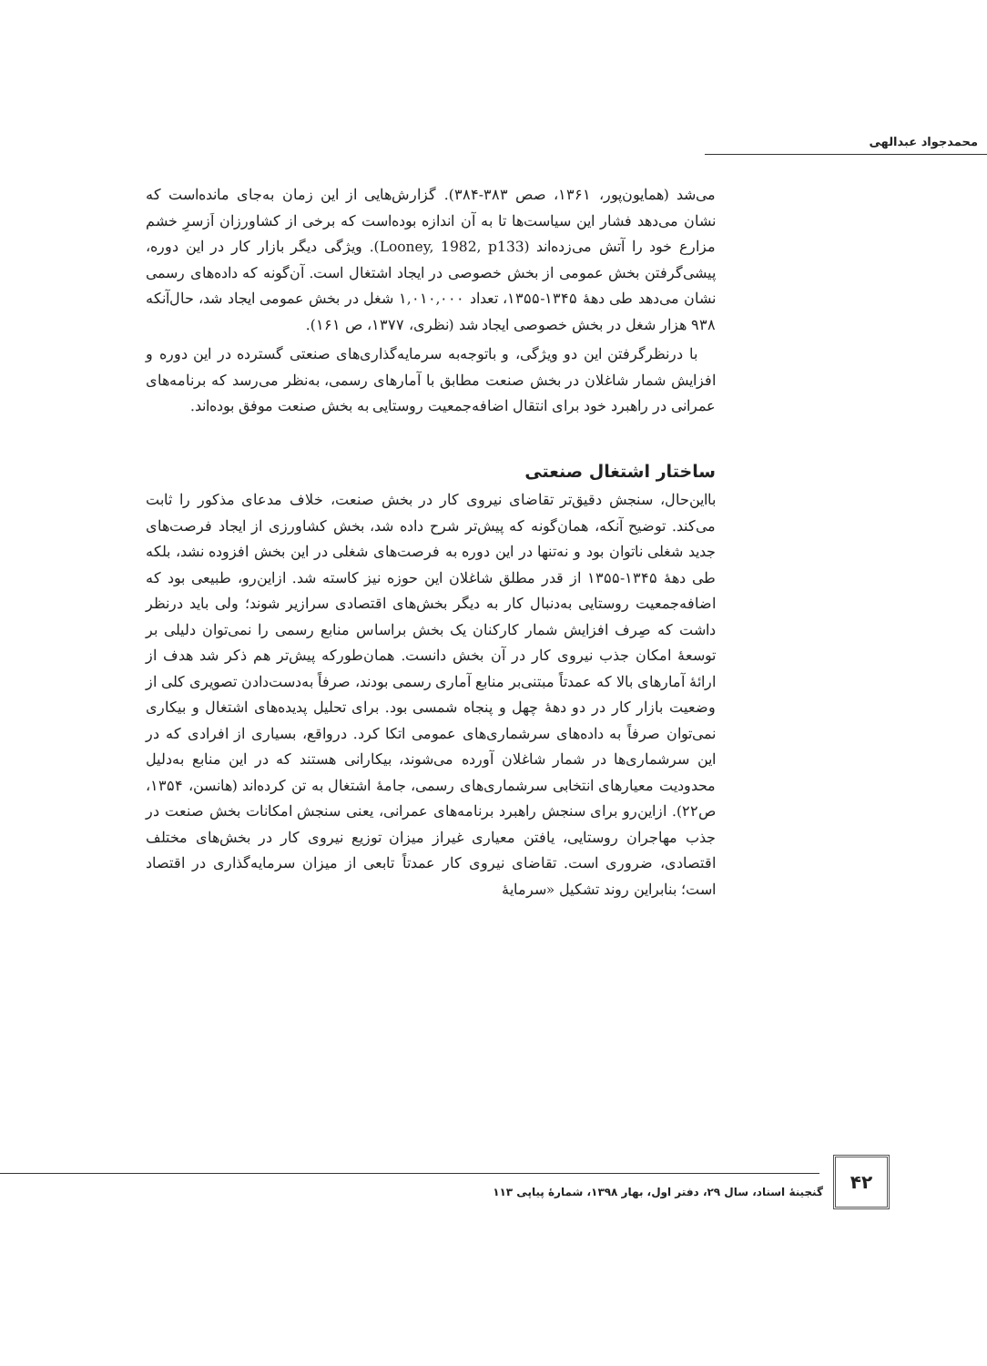محمدجواد عبدالهی
می‌شد (همایون‌پور، ۱۳۶۱، صص ۳۸۳-۳۸۴). گزارش‌هایی از این زمان به‌جای مانده‌است که نشان می‌دهد فشار این سیاست‌ها تا به آن اندازه بوده‌است که برخی از کشاورزان اَزسرِ خشم مزارع خود را آتش می‌زده‌اند (Looney, 1982, p133). ویژگی دیگر بازار کار در این دوره، پیشی‌گرفتن بخش عمومی از بخش خصوصی در ایجاد اشتغال است. آن‌گونه که داده‌های رسمی نشان می‌دهد طی دهۀ ۱۳۴۵-۱۳۵۵، تعداد ۱,۰۱۰,۰۰۰ شغل در بخش عمومی ایجاد شد، حال‌آنکه ۹۳۸ هزار شغل در بخش خصوصی ایجاد شد (نظری، ۱۳۷۷، ص ۱۶۱).
با درنظرگرفتن این دو ویژگی، و باتوجه‌به سرمایه‌گذاری‌های صنعتی گسترده در این دوره و افزایش شمار شاغلان در بخش صنعت مطابق با آمارهای رسمی، به‌نظر می‌رسد که برنامه‌های عمرانی در راهبرد خود برای انتقال اضافه‌جمعیت روستایی به بخش صنعت موفق بوده‌اند.
ساختار اشتغال صنعتی
بااین‌حال، سنجش دقیق‌تر تقاضای نیروی کار در بخش صنعت، خلاف مدعای مذکور را ثابت می‌کند. توضیح آنکه، همان‌گونه که پیش‌تر شرح داده شد، بخش کشاورزی از ایجاد فرصت‌های جدید شغلی ناتوان بود و نه‌تنها در این دوره به فرصت‌های شغلی در این بخش افزوده نشد، بلکه طی دهۀ ۱۳۴۵-۱۳۵۵ از قدر مطلق شاغلان این حوزه نیز کاسته شد. ازاین‌رو، طبیعی بود که اضافه‌جمعیت روستایی به‌دنبال کار به دیگر بخش‌های اقتصادی سرازیر شوند؛ ولی باید درنظر داشت که صِرف افزایش شمار کارکنان یک بخش براساس منابع رسمی را نمی‌توان دلیلی بر توسعۀ امکان جذب نیروی کار در آن بخش دانست. همان‌طورکه پیش‌تر هم ذکر شد هدف از ارائۀ آمارهای بالا که عمدتاً مبتنی‌بر منابع آماری رسمی بودند، صرفاً به‌دست‌دادن تصویری کلی از وضعیت بازار کار در دو دهۀ چهل و پنجاه شمسی بود. برای تحلیل پدیده‌های اشتغال و بیکاری نمی‌توان صرفاً به داده‌های سرشماری‌های عمومی اتکا کرد. درواقع، بسیاری از افرادی که در این سرشماری‌ها در شمار شاغلان آورده می‌شوند، بیکارانی هستند که در این منابع به‌دلیل محدودیت معیارهای انتخابی سرشماری‌های رسمی، جامۀ اشتغال به تن کرده‌اند (هانسن، ۱۳۵۴، ص۲۲). ازاین‌رو برای سنجش راهبرد برنامه‌های عمرانی، یعنی سنجش امکانات بخش صنعت در جذب مهاجران روستایی، یافتن معیاری غیراز میزان توزیع نیروی کار در بخش‌های مختلف اقتصادی، ضروری است. تقاضای نیروی کار عمدتاً تابعی از میزان سرمایه‌گذاری در اقتصاد است؛ بنابراین روند تشکیل «سرمایۀ
۴۲
گنجینۀ اسناد، سال ۲۹، دفتر اول، بهار ۱۳۹۸، شمارۀ پیاپی ۱۱۳